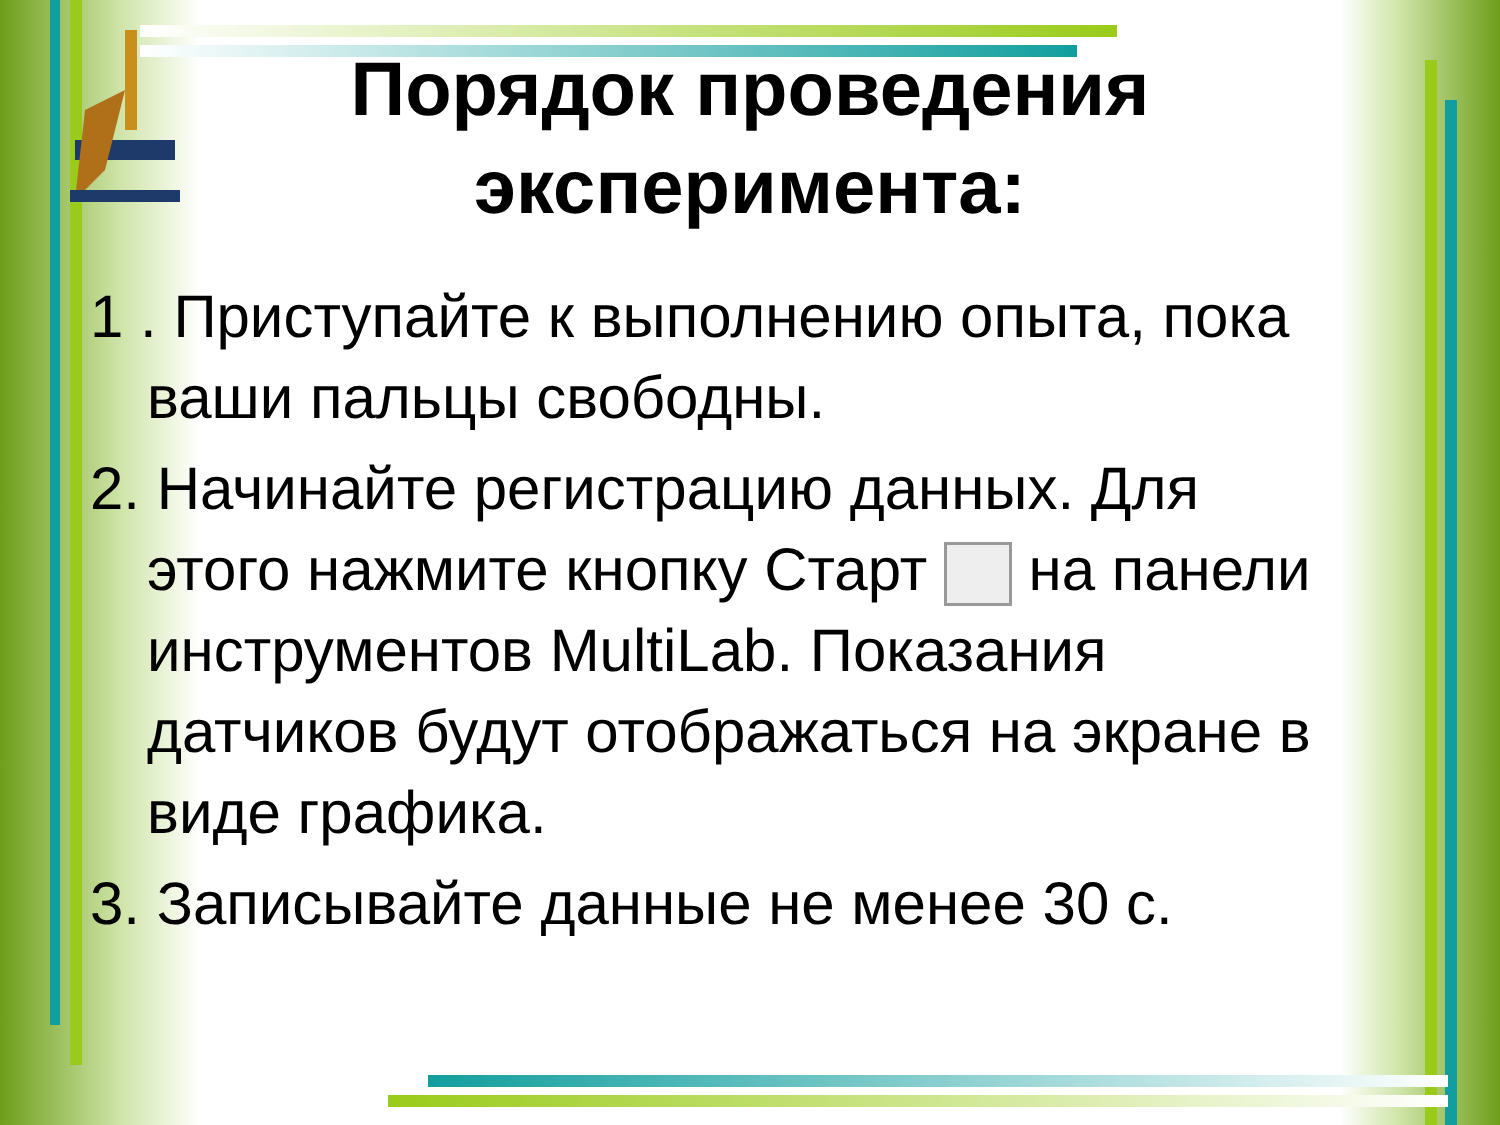Порядок проведения эксперимента:
1 . Приступайте к выполнению опыта, пока ваши пальцы свободны.
2. Начинайте регистрацию данных. Для этого нажмите кнопку Старт на панели инструментов MultiLab. Показания датчиков будут отображаться на экране в виде графика.
3. Записывайте данные не менее 30 с.